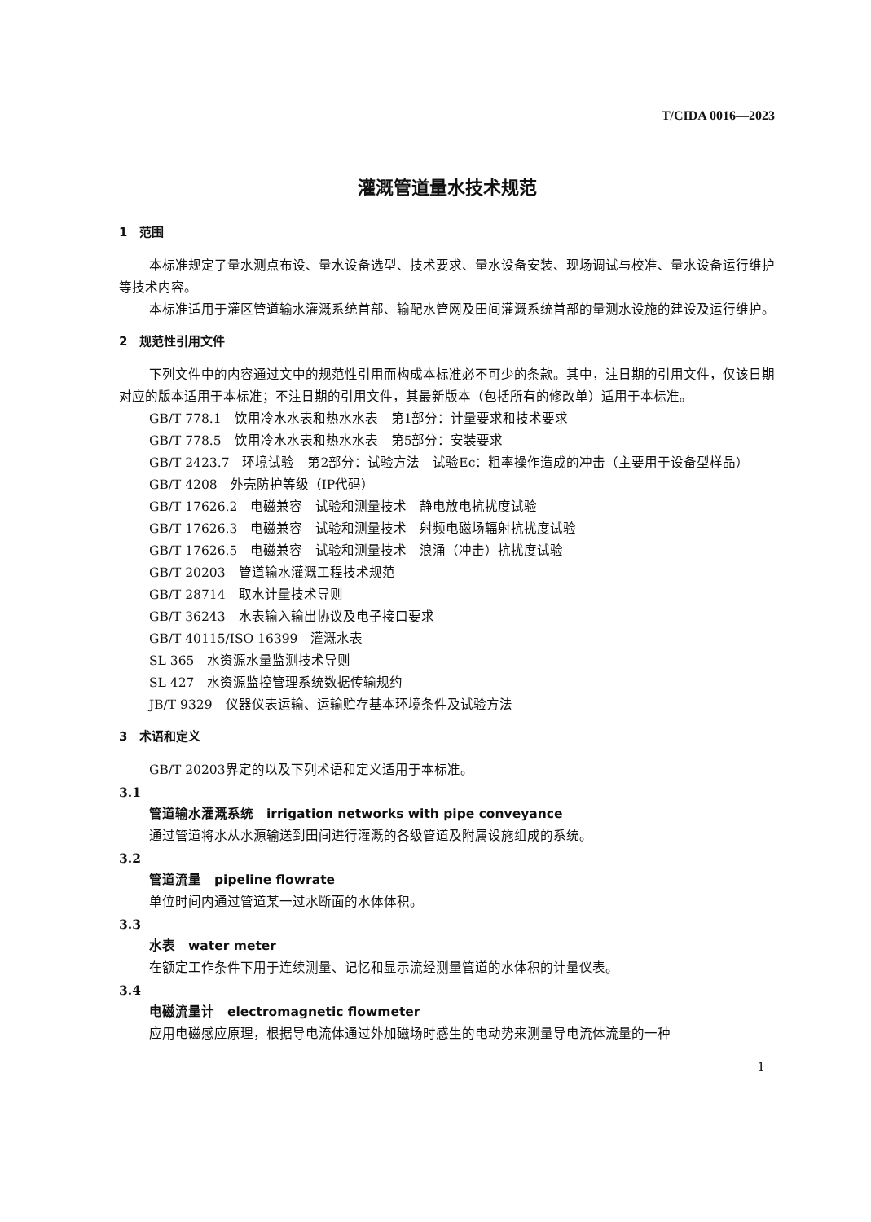T/CIDA 0016—2023
灌溉管道量水技术规范
1　范围
本标准规定了量水测点布设、量水设备选型、技术要求、量水设备安装、现场调试与校准、量水设备运行维护等技术内容。
本标准适用于灌区管道输水灌溉系统首部、输配水管网及田间灌溉系统首部的量测水设施的建设及运行维护。
2　规范性引用文件
下列文件中的内容通过文中的规范性引用而构成本标准必不可少的条款。其中，注日期的引用文件，仅该日期对应的版本适用于本标准；不注日期的引用文件，其最新版本（包括所有的修改单）适用于本标准。
GB/T 778.1　饮用冷水水表和热水水表　第1部分：计量要求和技术要求
GB/T 778.5　饮用冷水水表和热水水表　第5部分：安装要求
GB/T 2423.7　环境试验　第2部分：试验方法　试验Ec：粗率操作造成的冲击（主要用于设备型样品）
GB/T 4208　外壳防护等级（IP代码）
GB/T 17626.2　电磁兼容　试验和测量技术　静电放电抗扰度试验
GB/T 17626.3　电磁兼容　试验和测量技术　射频电磁场辐射抗扰度试验
GB/T 17626.5　电磁兼容　试验和测量技术　浪涌（冲击）抗扰度试验
GB/T 20203　管道输水灌溉工程技术规范
GB/T 28714　取水计量技术导则
GB/T 36243　水表输入输出协议及电子接口要求
GB/T 40115/ISO 16399　灌溉水表
SL 365　水资源水量监测技术导则
SL 427　水资源监控管理系统数据传输规约
JB/T 9329　仪器仪表运输、运输贮存基本环境条件及试验方法
3　术语和定义
GB/T 20203界定的以及下列术语和定义适用于本标准。
3.1
管道输水灌溉系统　irrigation networks with pipe conveyance
通过管道将水从水源输送到田间进行灌溉的各级管道及附属设施组成的系统。
3.2
管道流量　pipeline flowrate
单位时间内通过管道某一过水断面的水体体积。
3.3
水表　water meter
在额定工作条件下用于连续测量、记忆和显示流经测量管道的水体积的计量仪表。
3.4
电磁流量计　electromagnetic flowmeter
应用电磁感应原理，根据导电流体通过外加磁场时感生的电动势来测量导电流体流量的一种
1